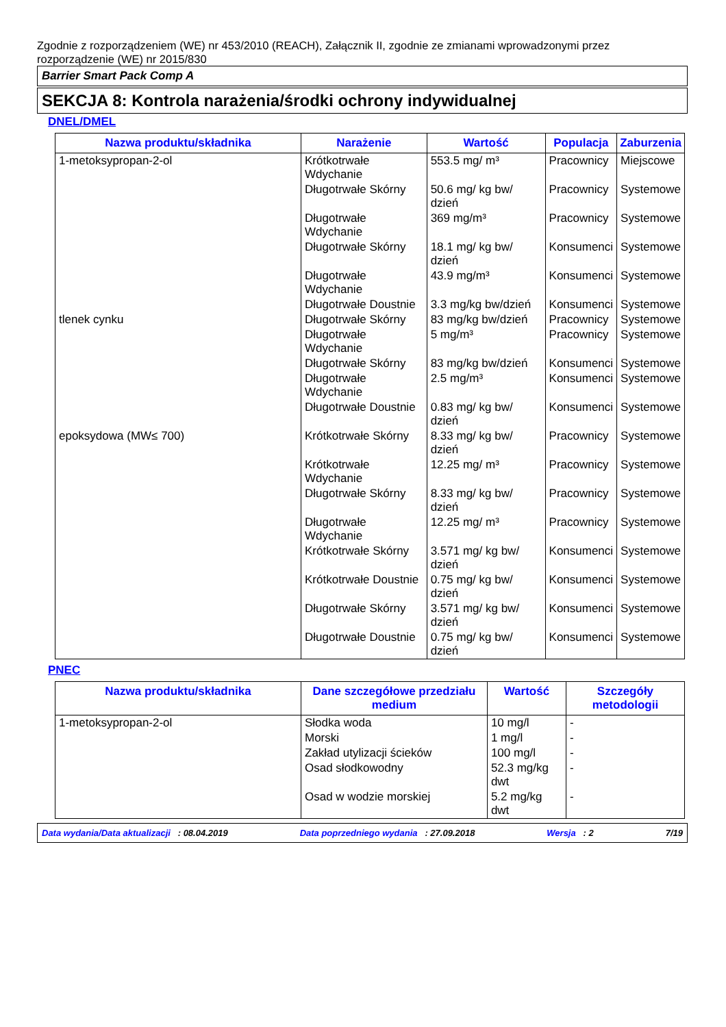Zgodnie z rozporządzeniem (WE) nr 453/2010 (REACH), Załącznik II, zgodnie ze zmianami wprowadzonymi przez rozporządzenie (WE) nr 2015/830
Barrier Smart Pack Comp A
SEKCJA 8: Kontrola narażenia/środki ochrony indywidualnej
DNEL/DMEL
| Nazwa produktu/składnika | Narażenie | Wartość | Populacja | Zaburzenia |
| --- | --- | --- | --- | --- |
| 1-metoksypropan-2-ol | Krótkotrwałe Wdychanie | 553.5 mg/ m³ | Pracownicy | Miejscowe |
| | Długotrwałe Skórny | 50.6 mg/ kg bw/ dzień | Pracownicy | Systemowe |
| | Długotrwałe Wdychanie | 369 mg/m³ | Pracownicy | Systemowe |
| | Długotrwałe Skórny | 18.1 mg/ kg bw/ dzień | Konsumenci | Systemowe |
| | Długotrwałe Wdychanie | 43.9 mg/m³ | Konsumenci | Systemowe |
| | Długotrwałe Doustnie | 3.3 mg/kg bw/dzień | Konsumenci | Systemowe |
| tlenek cynku | Długotrwałe Skórny | 83 mg/kg bw/dzień | Pracownicy | Systemowe |
| | Długotrwałe Wdychanie | 5 mg/m³ | Pracownicy | Systemowe |
| | Długotrwałe Skórny | 83 mg/kg bw/dzień | Konsumenci | Systemowe |
| | Długotrwałe Wdychanie | 2.5 mg/m³ | Konsumenci | Systemowe |
| | Długotrwałe Doustnie | 0.83 mg/ kg bw/ dzień | Konsumenci | Systemowe |
| epoksydowa (MW≤ 700) | Krótkotrwałe Skórny | 8.33 mg/ kg bw/ dzień | Pracownicy | Systemowe |
| | Krótkotrwałe Wdychanie | 12.25 mg/ m³ | Pracownicy | Systemowe |
| | Długotrwałe Skórny | 8.33 mg/ kg bw/ dzień | Pracownicy | Systemowe |
| | Długotrwałe Wdychanie | 12.25 mg/ m³ | Pracownicy | Systemowe |
| | Krótkotrwałe Skórny | 3.571 mg/ kg bw/ dzień | Konsumenci | Systemowe |
| | Krótkotrwałe Doustnie | 0.75 mg/ kg bw/ dzień | Konsumenci | Systemowe |
| | Długotrwałe Skórny | 3.571 mg/ kg bw/ dzień | Konsumenci | Systemowe |
| | Długotrwałe Doustnie | 0.75 mg/ kg bw/ dzień | Konsumenci | Systemowe |
PNEC
| Nazwa produktu/składnika | Dane szczegółowe przedziału medium | Wartość | Szczegóły metodologii |
| --- | --- | --- | --- |
| 1-metoksypropan-2-ol | Słodka woda | 10 mg/l | - |
| | Morski | 1 mg/l | - |
| | Zakład utylizacji ścieków | 100 mg/l | - |
| | Osad słodkowodny | 52.3 mg/kg dwt | - |
| | Osad w wodzie morskiej | 5.2 mg/kg dwt | - |
Data wydania/Data aktualizacji : 08.04.2019 Data poprzedniego wydania : 27.09.2018 Wersja : 2 7/19